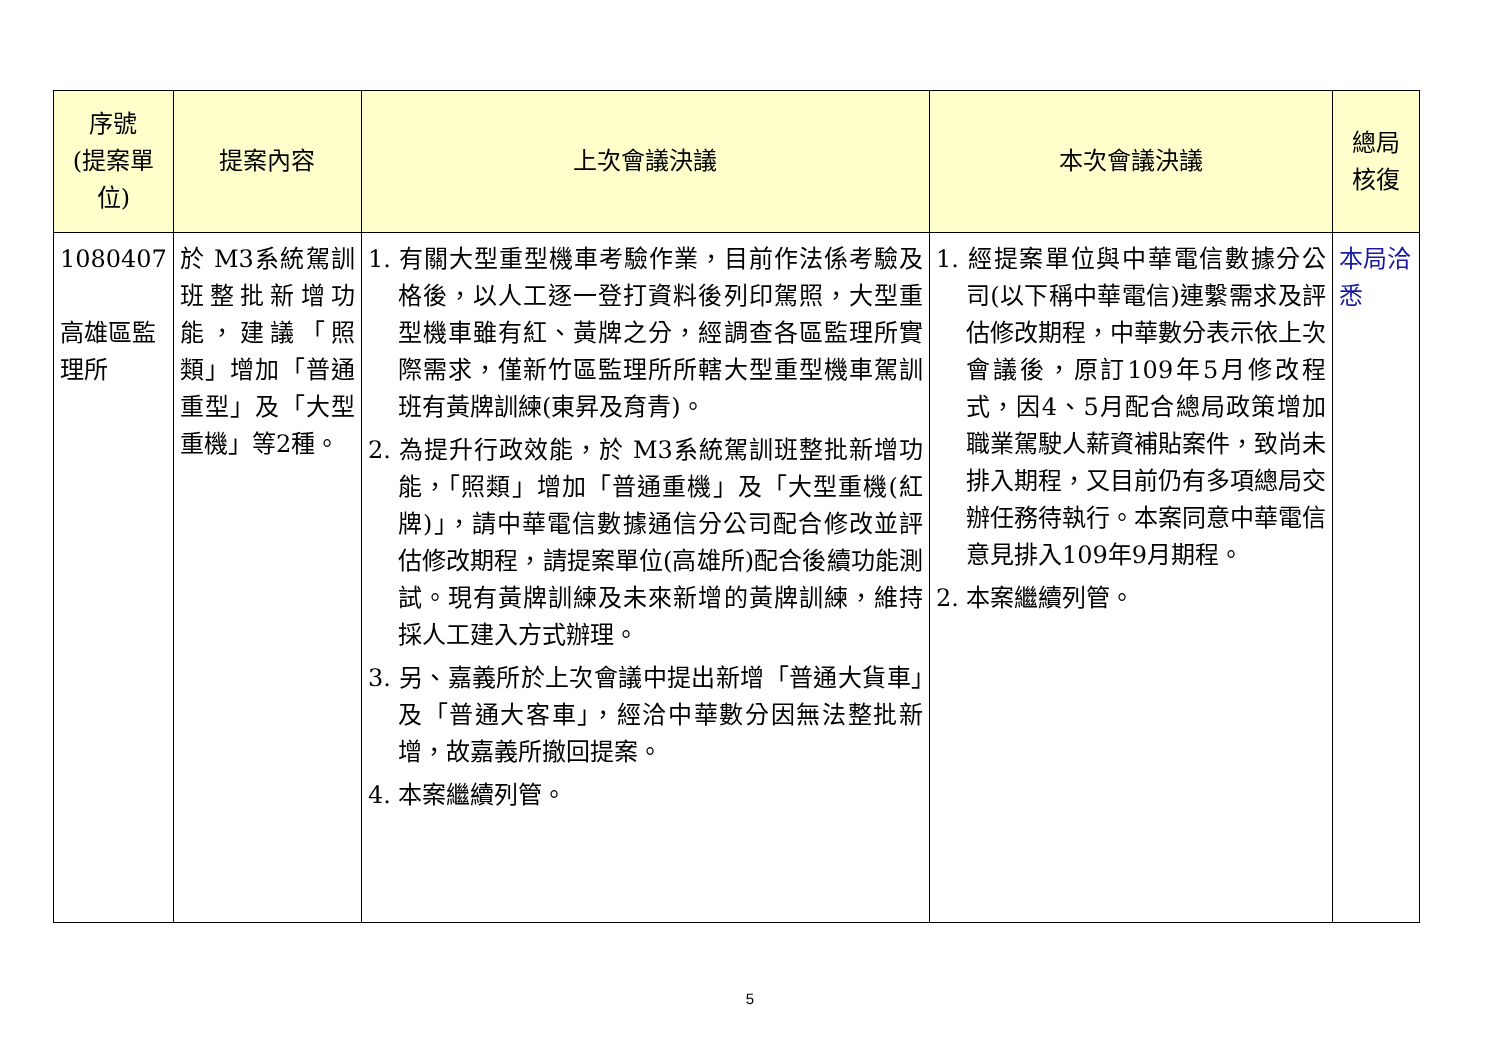| 序號 (提案單位) | 提案內容 | 上次會議決議 | 本次會議決議 | 總局 核復 |
| --- | --- | --- | --- | --- |
| 1080407 高雄區監理所 | 於 M3系統駕訓班整批新增功能，建議「照類」增加「普通重型」及「大型重機」等2種。 | 1. 有關大型重型機車考驗作業，目前作法係考驗及格後，以人工逐一登打資料後列印駕照，大型重型機車雖有紅、黃牌之分，經調查各區監理所實際需求，僅新竹區監理所所轄大型重型機車駕訓班有黃牌訓練(東昇及育青)。 2. 為提升行政效能，於 M3系統駕訓班整批新增功能，「照類」增加「普通重機」及「大型重機(紅牌)」，請中華電信數據通信分公司配合修改並評估修改期程，請提案單位(高雄所)配合後續功能測試。現有黃牌訓練及未來新增的黃牌訓練，維持採人工建入方式辦理。 3. 另、嘉義所於上次會議中提出新增「普通大貨車」及「普通大客車」，經洽中華數分因無法整批新增，故嘉義所撤回提案。 4. 本案繼續列管。 | 1. 經提案單位與中華電信數據分公司(以下稱中華電信)連繫需求及評估修改期程，中華數分表示依上次會議後，原訂109年5月修改程式，因4、5月配合總局政策增加職業駕駛人薪資補貼案件，致尚未排入期程，又目前仍有多項總局交辦任務待執行。本案同意中華電信意見排入109年9月期程。 2. 本案繼續列管。 | 本局洽悉 |
5